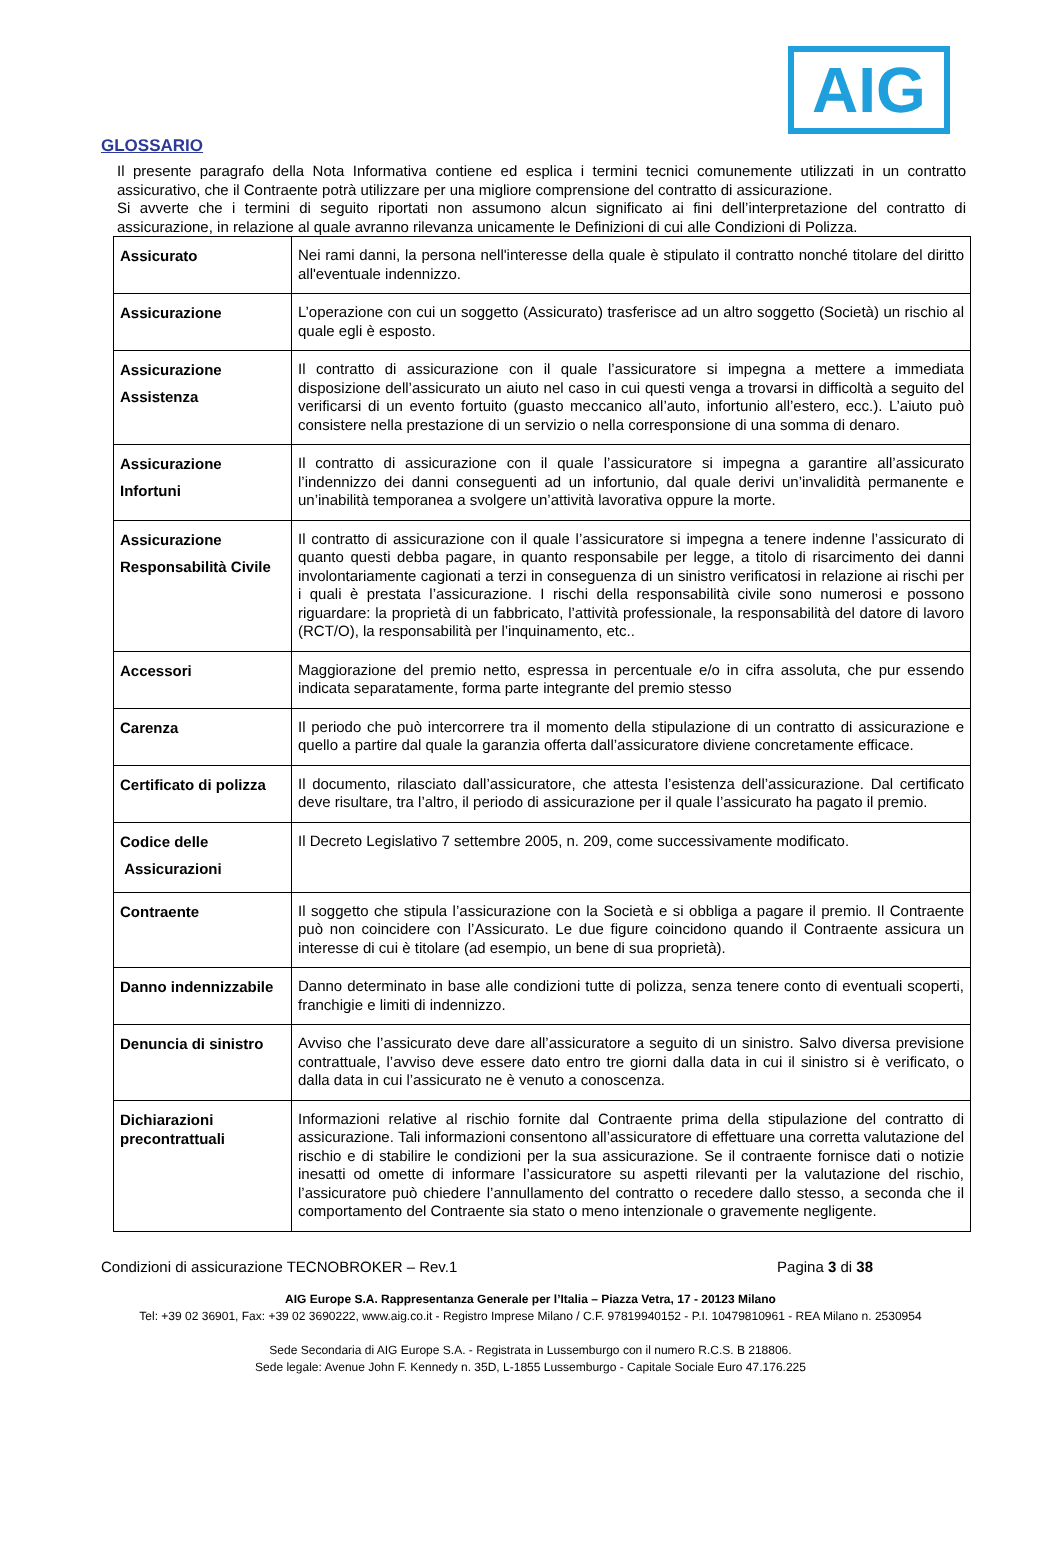AIG
GLOSSARIO
Il presente paragrafo della Nota Informativa contiene ed esplica i termini tecnici comunemente utilizzati in un contratto assicurativo, che il Contraente potrà utilizzare per una migliore comprensione del contratto di assicurazione.
Si avverte che i termini di seguito riportati non assumono alcun significato ai fini dell’interpretazione del contratto di assicurazione, in relazione al quale avranno rilevanza unicamente le Definizioni di cui alle Condizioni di Polizza.
| Assicurato | Nei rami danni, la persona nell'interesse della quale è stipulato il contratto nonché titolare del diritto all'eventuale indennizzo. |
| Assicurazione | L’operazione con cui un soggetto (Assicurato) trasferisce ad un altro soggetto (Società) un rischio al quale egli è esposto. |
| Assicurazione Assistenza | Il contratto di assicurazione con il quale l’assicuratore si impegna a mettere a immediata disposizione dell’assicurato un aiuto nel caso in cui questi venga a trovarsi in difficoltà a seguito del verificarsi di un evento fortuito (guasto meccanico all’auto, infortunio all’estero, ecc.). L’aiuto può consistere nella prestazione di un servizio o nella corresponsione di una somma di denaro. |
| Assicurazione Infortuni | Il contratto di assicurazione con il quale l’assicuratore si impegna a garantire all’assicurato l’indennizzo dei danni conseguenti ad un infortunio, dal quale derivi un’invalidità permanente e un’inabilità temporanea a svolgere un’attività lavorativa oppure la morte. |
| Assicurazione Responsabilità Civile | Il contratto di assicurazione con il quale l’assicuratore si impegna a tenere indenne l’assicurato di quanto questi debba pagare, in quanto responsabile per legge, a titolo di risarcimento dei danni involontariamente cagionati a terzi in conseguenza di un sinistro verificatosi in relazione ai rischi per i quali è prestata l’assicurazione. I rischi della responsabilità civile sono numerosi e possono riguardare: la proprietà di un fabbricato, l’attività professionale, la responsabilità del datore di lavoro (RCT/O), la responsabilità per l’inquinamento, etc.. |
| Accessori | Maggiorazione del premio netto, espressa in percentuale e/o in cifra assoluta, che pur essendo indicata separatamente, forma parte integrante del premio stesso |
| Carenza | Il periodo che può intercorrere tra il momento della stipulazione di un contratto di assicurazione e quello a partire dal quale la garanzia offerta dall’assicuratore diviene concretamente efficace. |
| Certificato di polizza | Il documento, rilasciato dall’assicuratore, che attesta l’esistenza dell’assicurazione. Dal certificato deve risultare, tra l’altro, il periodo di assicurazione per il quale l’assicurato ha pagato il premio. |
| Codice delle Assicurazioni | Il Decreto Legislativo 7 settembre 2005, n. 209, come successivamente modificato. |
| Contraente | Il soggetto che stipula l’assicurazione con la Società e si obbliga a pagare il premio. Il Contraente può non coincidere con l’Assicurato. Le due figure coincidono quando il Contraente assicura un interesse di cui è titolare (ad esempio, un bene di sua proprietà). |
| Danno indennizzabile | Danno determinato in base alle condizioni tutte di polizza, senza tenere conto di eventuali scoperti, franchigie e limiti di indennizzo. |
| Denuncia di sinistro | Avviso che l’assicurato deve dare all’assicuratore a seguito di un sinistro. Salvo diversa previsione contrattuale, l’avviso deve essere dato entro tre giorni dalla data in cui il sinistro si è verificato, o dalla data in cui l’assicurato ne è venuto a conoscenza. |
| Dichiarazioni precontrattuali | Informazioni relative al rischio fornite dal Contraente prima della stipulazione del contratto di assicurazione. Tali informazioni consentono all’assicuratore di effettuare una corretta valutazione del rischio e di stabilire le condizioni per la sua assicurazione. Se il contraente fornisce dati o notizie inesatti od omette di informare l’assicuratore su aspetti rilevanti per la valutazione del rischio, l’assicuratore può chiedere l’annullamento del contratto o recedere dallo stesso, a seconda che il comportamento del Contraente sia stato o meno intenzionale o gravemente negligente. |
Condizioni di assicurazione TECNOBROKER – Rev.1 Pagina 3 di 38
AIG Europe S.A. Rappresentanza Generale per l’Italia – Piazza Vetra, 17 - 20123 Milano
Tel: +39 02 36901, Fax: +39 02 3690222, www.aig.co.it - Registro Imprese Milano / C.F. 97819940152 - P.I. 10479810961 - REA Milano n. 2530954
Sede Secondaria di AIG Europe S.A. - Registrata in Lussemburgo con il numero R.C.S. B 218806.
Sede legale: Avenue John F. Kennedy n. 35D, L-1855 Lussemburgo - Capitale Sociale Euro 47.176.225